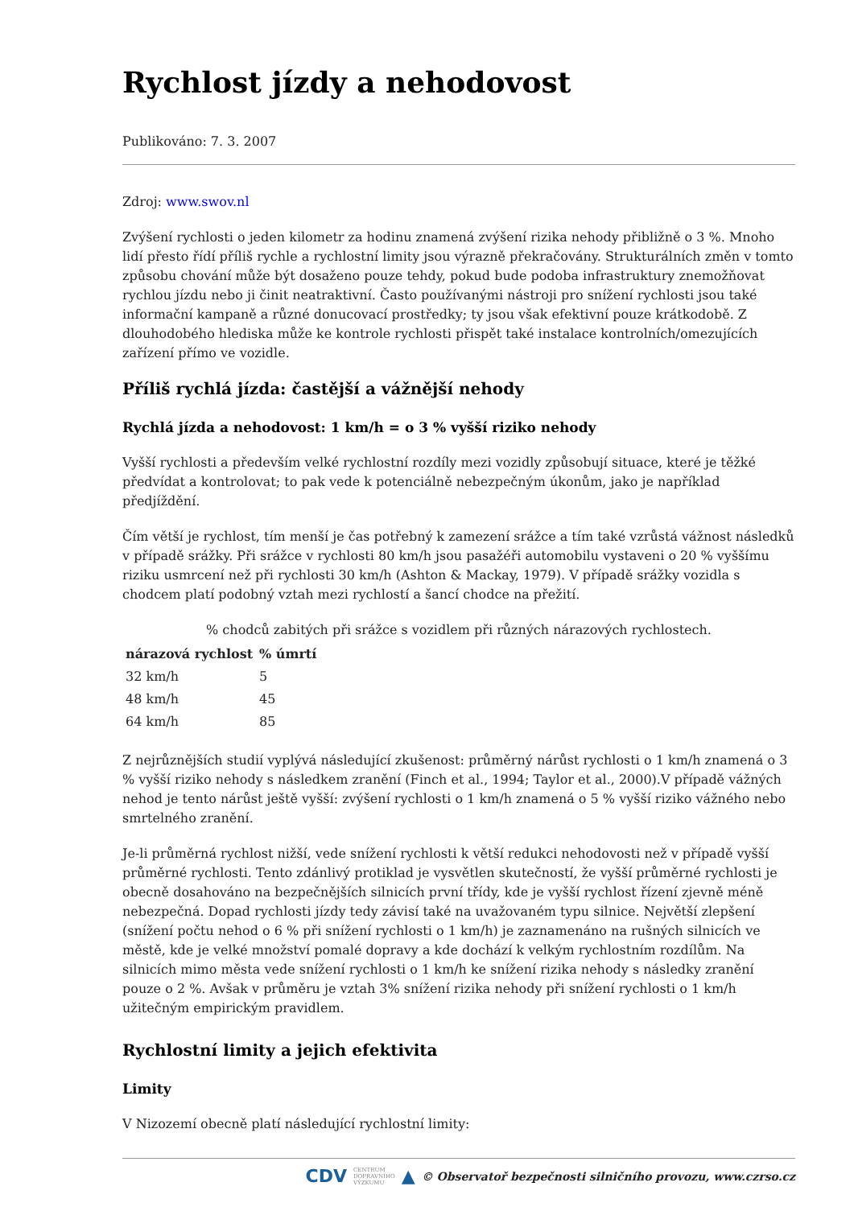Rychlost jízdy a nehodovost
Publikováno: 7. 3. 2007
Zdroj: www.swov.nl
Zvýšení rychlosti o jeden kilometr za hodinu znamená zvýšení rizika nehody přibližně o 3 %. Mnoho lidí přesto řídí příliš rychle a rychlostní limity jsou výrazně překračovány. Strukturálních změn v tomto způsobu chování může být dosaženo pouze tehdy, pokud bude podoba infrastruktury znemožňovat rychlou jízdu nebo ji činit neatraktivní. Často používanými nástroji pro snížení rychlosti jsou také informační kampaně a různé donucovací prostředky; ty jsou však efektivní pouze krátkodobě. Z dlouhodobého hlediska může ke kontrole rychlosti přispět také instalace kontrolních/omezujících zařízení přímo ve vozidle.
Příliš rychlá jízda: častější a vážnější nehody
Rychlá jízda a nehodovost: 1 km/h = o 3 % vyšší riziko nehody
Vyšší rychlosti a především velké rychlostní rozdíly mezi vozidly způsobují situace, které je těžké předvídat a kontrolovat; to pak vede k potenciálně nebezpečným úkonům, jako je například předjíždění.
Čím větší je rychlost, tím menší je čas potřebný k zamezení srážce a tím také vzrůstá vážnost následků v případě srážky. Při srážce v rychlosti 80 km/h jsou pasažéři automobilu vystaveni o 20 % vyššímu riziku usmrcení než při rychlosti 30 km/h (Ashton & Mackay, 1979). V případě srážky vozidla s chodcem platí podobný vztah mezi rychlostí a šancí chodce na přežití.
% chodců zabitých při srážce s vozidlem při různých nárazových rychlostech.
| nárazová rychlost | % úmrtí |
| --- | --- |
| 32 km/h | 5 |
| 48 km/h | 45 |
| 64 km/h | 85 |
Z nejrůznějších studií vyplývá následující zkušenost: průměrný nárůst rychlosti o 1 km/h znamená o 3 % vyšší riziko nehody s následkem zranění (Finch et al., 1994; Taylor et al., 2000).V případě vážných nehod je tento nárůst ještě vyšší: zvýšení rychlosti o 1 km/h znamená o 5 % vyšší riziko vážného nebo smrtelného zranění.
Je-li průměrná rychlost nižší, vede snížení rychlosti k větší redukci nehodovosti než v případě vyšší průměrné rychlosti. Tento zdánlivý protiklad je vysvětlen skutečností, že vyšší průměrné rychlosti je obecně dosahováno na bezpečnějších silnicích první třídy, kde je vyšší rychlost řízení zjevně méně nebezpečná. Dopad rychlosti jízdy tedy závisí také na uvažovaném typu silnice. Největší zlepšení (snížení počtu nehod o 6 % při snížení rychlosti o 1 km/h) je zaznamenáno na rušných silnicích ve městě, kde je velké množství pomalé dopravy a kde dochází k velkým rychlostním rozdílům. Na silnicích mimo města vede snížení rychlosti o 1 km/h ke snížení rizika nehody s následky zranění pouze o 2 %. Avšak v průměru je vztah 3% snížení rizika nehody při snížení rychlosti o 1 km/h užitečným empirickým pravidlem.
Rychlostní limity a jejich efektivita
Limity
V Nizozemí obecně platí následující rychlostní limity:
CDV CENTRUM
DOPRAVNÍHO
VÝZKUMU ▲ © Observatoř bezpečnosti silničního provozu, www.czrso.cz